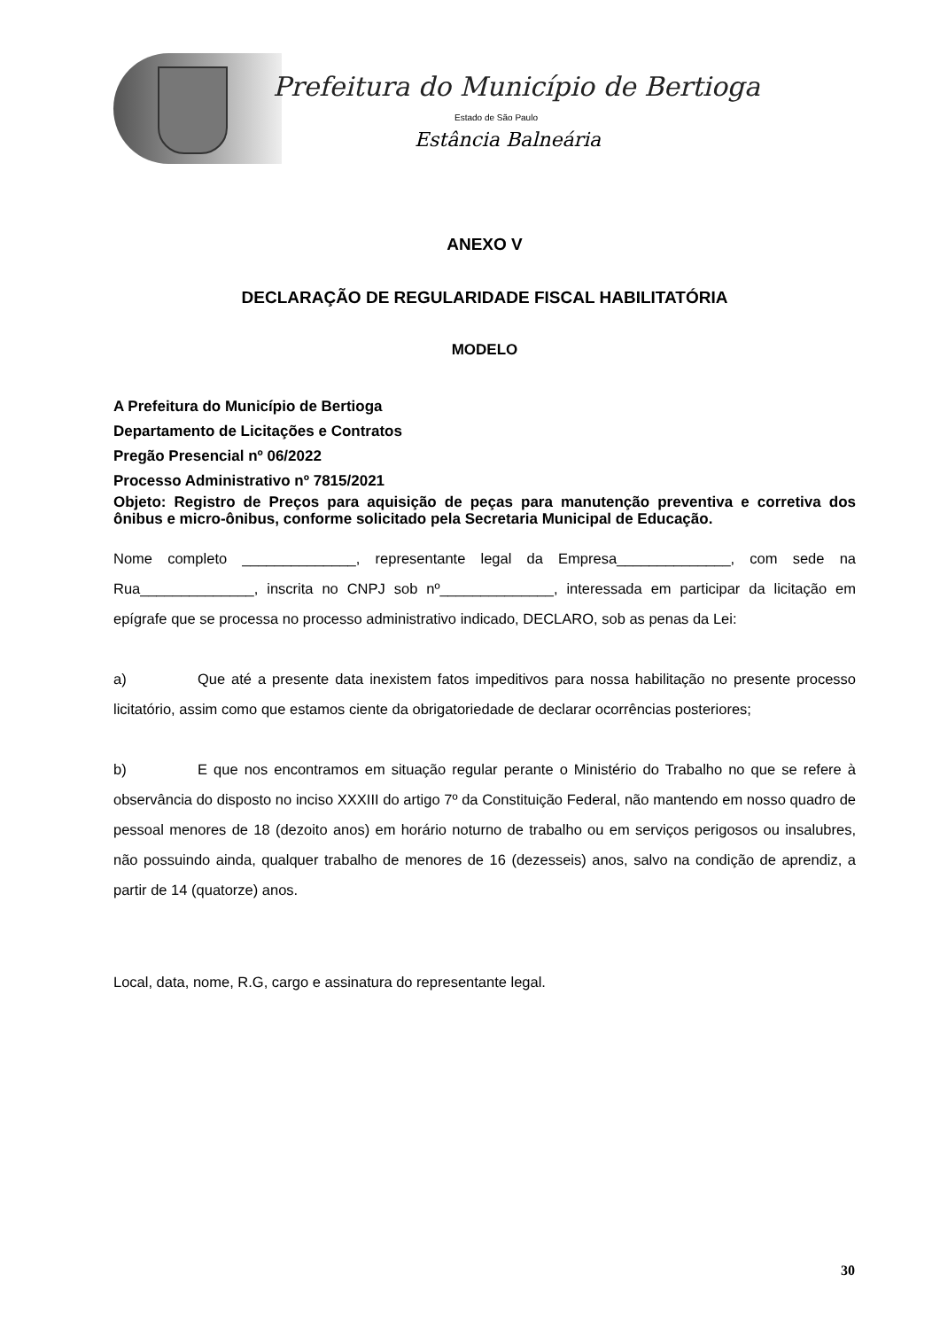Prefeitura do Município de Bertioga
Estado de São Paulo
Estância Balneária
ANEXO V
DECLARAÇÃO DE REGULARIDADE FISCAL HABILITATÓRIA
MODELO
A Prefeitura do Município de Bertioga
Departamento de Licitações e Contratos
Pregão Presencial nº 06/2022
Processo Administrativo nº 7815/2021
Objeto: Registro de Preços para aquisição de peças para manutenção preventiva e corretiva dos ônibus e micro-ônibus, conforme solicitado pela Secretaria Municipal de Educação.
Nome completo ______________, representante legal da Empresa______________, com sede na Rua______________, inscrita no CNPJ sob nº______________, interessada em participar da licitação em epígrafe que se processa no processo administrativo indicado, DECLARO, sob as penas da Lei:
a) Que até a presente data inexistem fatos impeditivos para nossa habilitação no presente processo licitatório, assim como que estamos ciente da obrigatoriedade de declarar ocorrências posteriores;
b) E que nos encontramos em situação regular perante o Ministério do Trabalho no que se refere à observância do disposto no inciso XXXIII do artigo 7º da Constituição Federal, não mantendo em nosso quadro de pessoal menores de 18 (dezoito anos) em horário noturno de trabalho ou em serviços perigosos ou insalubres, não possuindo ainda, qualquer trabalho de menores de 16 (dezesseis) anos, salvo na condição de aprendiz, a partir de 14 (quatorze) anos.
Local, data, nome, R.G, cargo e assinatura do representante legal.
30